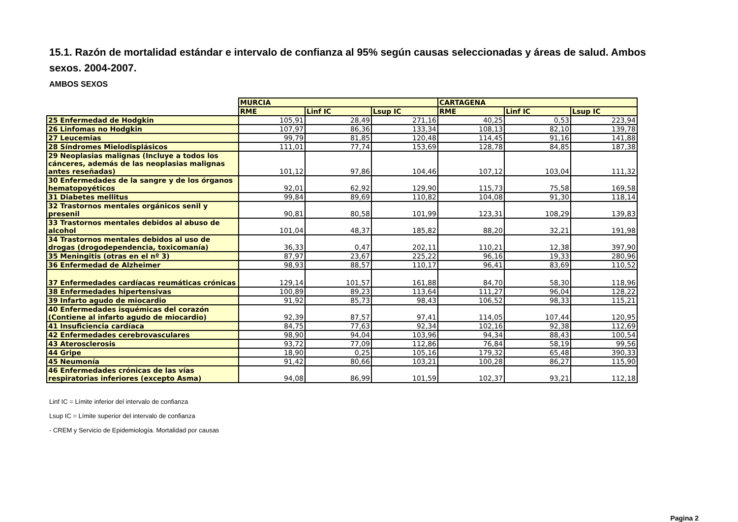15.1. Razón de mortalidad estándar e intervalo de confianza al 95% según causas seleccionadas y áreas de salud. Ambos sexos. 2004-2007.
AMBOS SEXOS
| | MURCIA | | | CARTAGENA | | |
| | RME | Linf IC | Lsup IC | RME | Linf IC | Lsup IC |
| 25 Enfermedad de Hodgkin | 105,91 | 28,49 | 271,16 | 40,25 | 0,53 | 223,94 |
| 26 Linfomas no Hodgkin | 107,97 | 86,36 | 133,34 | 108,13 | 82,10 | 139,78 |
| 27 Leucemias | 99,79 | 81,85 | 120,48 | 114,45 | 91,16 | 141,88 |
| 28 Síndromes Mielodisplásicos | 111,01 | 77,74 | 153,69 | 128,78 | 84,85 | 187,38 |
| 29 Neoplasias malignas (Incluye a todos los cánceres, además de las neoplasias malignas antes reseñadas) | 101,12 | 97,86 | 104,46 | 107,12 | 103,04 | 111,32 |
| 30 Enfermedades de la sangre y de los órganos hematopoyéticos | 92,01 | 62,92 | 129,90 | 115,73 | 75,58 | 169,58 |
| 31 Diabetes mellitus | 99,84 | 89,69 | 110,82 | 104,08 | 91,30 | 118,14 |
| 32 Trastornos mentales orgánicos senil y presenil | 90,81 | 80,58 | 101,99 | 123,31 | 108,29 | 139,83 |
| 33 Trastornos mentales debidos al abuso de alcohol | 101,04 | 48,37 | 185,82 | 88,20 | 32,21 | 191,98 |
| 34 Trastornos mentales debidos al uso de drogas (drogodependencia, toxicomanía) | 36,33 | 0,47 | 202,11 | 110,21 | 12,38 | 397,90 |
| 35 Meningitis (otras en el nº 3) | 87,97 | 23,67 | 225,22 | 96,16 | 19,33 | 280,96 |
| 36 Enfermedad de Alzheimer | 98,93 | 88,57 | 110,17 | 96,41 | 83,69 | 110,52 |
| 37 Enfermedades cardíacas reumáticas crónicas | 129,14 | 101,57 | 161,88 | 84,70 | 58,30 | 118,96 |
| 38 Enfermedades hipertensivas | 100,89 | 89,23 | 113,64 | 111,27 | 96,04 | 128,22 |
| 39 Infarto agudo de miocardio | 91,92 | 85,73 | 98,43 | 106,52 | 98,33 | 115,21 |
| 40 Enfermedades isquémicas del corazón (Contiene al infarto agudo de miocardio) | 92,39 | 87,57 | 97,41 | 114,05 | 107,44 | 120,95 |
| 41 Insuficiencia cardíaca | 84,75 | 77,63 | 92,34 | 102,16 | 92,38 | 112,69 |
| 42 Enfermedades cerebrovasculares | 98,90 | 94,04 | 103,96 | 94,34 | 88,43 | 100,54 |
| 43 Aterosclerosis | 93,72 | 77,09 | 112,86 | 76,84 | 58,19 | 99,56 |
| 44 Gripe | 18,90 | 0,25 | 105,16 | 179,32 | 65,48 | 390,33 |
| 45 Neumonía | 91,42 | 80,66 | 103,21 | 100,28 | 86,27 | 115,90 |
| 46 Enfermedades crónicas de las vías respiratorias inferiores (excepto Asma) | 94,08 | 86,99 | 101,59 | 102,37 | 93,21 | 112,18 |
Linf IC = Límite inferior del intervalo de confianza
Lsup IC = Límite superior del intervalo de confianza
- CREM y Servicio de Epidemiología. Mortalidad por causas
Pagina 2